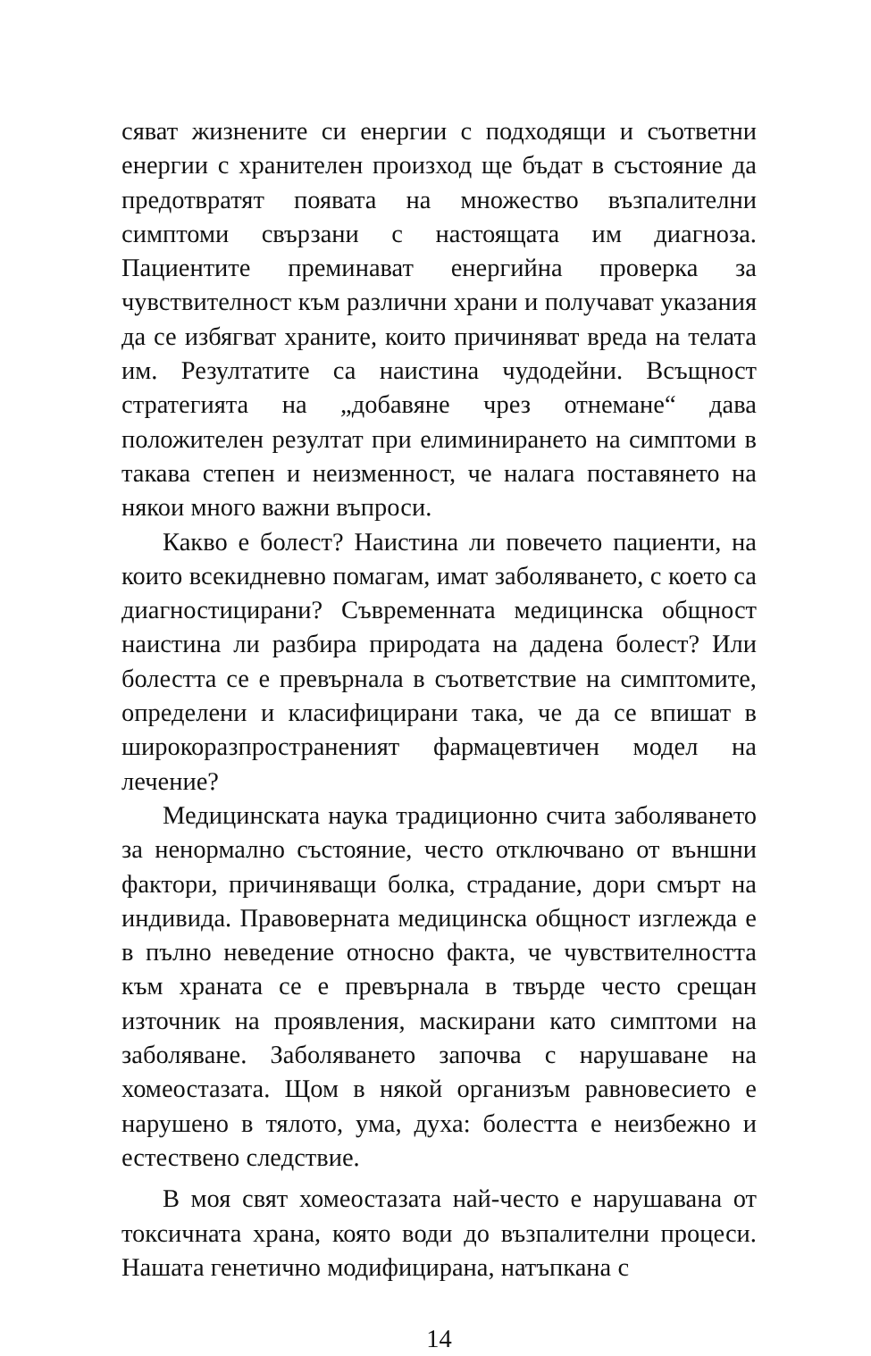сяват жизнените си енергии с подходящи и съответни енергии с хранителен произход ще бъдат в състояние да предотвратят появата на множество възпалителни симптоми свързани с настоящата им диагноза. Пациентите преминават енергийна проверка за чувствителност към различни храни и получават указания да се избягват храните, които причиняват вреда на телата им. Резултатите са наистина чудодейни. Всъщност стратегията на „добавяне чрез отнемане“ дава положителен резултат при елиминирането на симптоми в такава степен и неизменност, че налага поставянето на някои много важни въпроси.
Какво е болест? Наистина ли повечето пациенти, на които всекидневно помагам, имат заболяването, с което са диагностицирани? Съвременната медицинска общност наистина ли разбира природата на дадена болест? Или болестта се е превърнала в съответствие на симптомите, определени и класифицирани така, че да се впишат в широкоразпространеният фармацевтичен модел на лечение?
Медицинската наука традиционно счита заболяването за ненормално състояние, често отключвано от външни фактори, причиняващи болка, страдание, дори смърт на индивида. Правоверната медицинска общност изглежда е в пълно неведение относно факта, че чувствителността към храната се е превърнала в твърде често срещан източник на проявления, маскирани като симптоми на заболяване. Заболяването започва с нарушаване на хомеостазата. Щом в някой организъм равновесието е нарушено в тялото, ума, духа: болестта е неизбежно и естествено следствие.
В моя свят хомеостазата най-често е нарушавана от токсичната храна, която води до възпалителни процеси. Нашата генетично модифицирана, натъпкана с
14